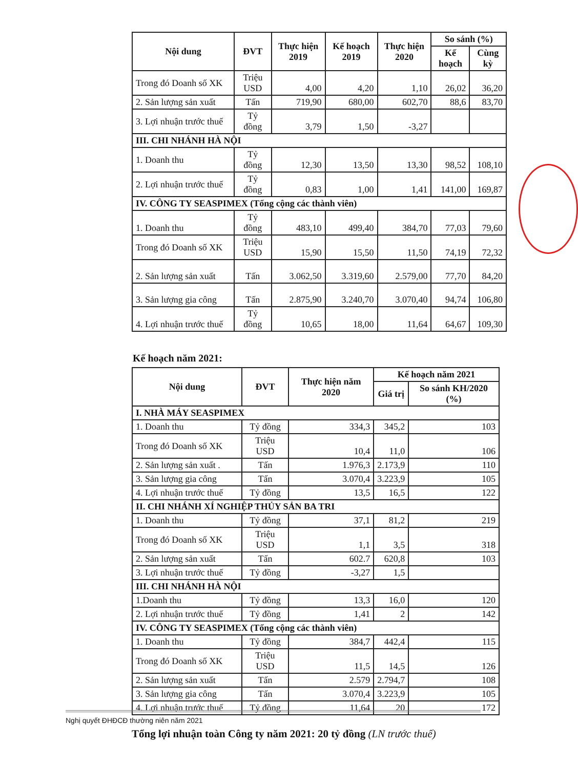| Nội dung | ĐVT | Thực hiện 2019 | Kế hoạch 2019 | Thực hiện 2020 | So sánh (%) | |
| --- | --- | --- | --- | --- | --- | --- |
| | | | | | Kế hoạch | Cùng kỳ |
| Trong đó Doanh số XK | Triệu USD | 4,00 | 4,20 | 1,10 | 26,02 | 36,20 |
| 2. Sản lượng sản xuất | Tấn | 719,90 | 680,00 | 602,70 | 88,6 | 83,70 |
| 3. Lợi nhuận trước thuế | Tỷ đồng | 3,79 | 1,50 | -3,27 | | |
| III. CHI NHÁNH HÀ NỘI | | | | | | |
| 1. Doanh thu | Tỷ đồng | 12,30 | 13,50 | 13,30 | 98,52 | 108,10 |
| 2. Lợi nhuận trước thuế | Tỷ đồng | 0,83 | 1,00 | 1,41 | 141,00 | 169,87 |
| IV. CÔNG TY SEASPIMEX (Tổng cộng các thành viên) | | | | | | |
| 1. Doanh thu | Tỷ đồng | 483,10 | 499,40 | 384,70 | 77,03 | 79,60 |
| Trong đó Doanh số XK | Triệu USD | 15,90 | 15,50 | 11,50 | 74,19 | 72,32 |
| 2. Sản lượng sản xuất | Tấn | 3.062,50 | 3.319,60 | 2.579,00 | 77,70 | 84,20 |
| 3. Sản lượng gia công | Tấn | 2.875,90 | 3.240,70 | 3.070,40 | 94,74 | 106,80 |
| 4. Lợi nhuận trước thuế | Tỷ đồng | 10,65 | 18,00 | 11,64 | 64,67 | 109,30 |
Kế hoạch năm 2021:
| Nội dung | ĐVT | Thực hiện năm 2020 | Kế hoạch năm 2021 | |
| --- | --- | --- | --- | --- |
| | | | Giá trị | So sánh KH/2020 (%) |
| I. NHÀ MÁY SEASPIMEX | | | | |
| 1. Doanh thu | Tỷ đồng | 334,3 | 345,2 | 103 |
| Trong đó Doanh số XK | Triệu USD | 10,4 | 11,0 | 106 |
| 2. Sản lượng sản xuất . | Tấn | 1.976,3 | 2.173,9 | 110 |
| 3. Sản lượng gia công | Tấn | 3.070,4 | 3.223,9 | 105 |
| 4. Lợi nhuận trước thuế | Tỷ đồng | 13,5 | 16,5 | 122 |
| II. CHI NHÁNH XÍ NGHIỆP THỦY SẢN BA TRI | | | | |
| 1. Doanh thu | Tỷ đồng | 37,1 | 81,2 | 219 |
| Trong đó Doanh số XK | Triệu USD | 1,1 | 3,5 | 318 |
| 2. Sản lượng sản xuất | Tấn | 602.7 | 620,8 | 103 |
| 3. Lợi nhuận trước thuế | Tỷ đồng | -3,27 | 1,5 | |
| III. CHI NHÁNH HÀ NỘI | | | | |
| 1.Doanh thu | Tỷ đồng | 13,3 | 16,0 | 120 |
| 2. Lợi nhuận trước thuế | Tỷ đồng | 1,41 | 2 | 142 |
| IV. CÔNG TY SEASPIMEX (Tổng cộng các thành viên) | | | | |
| 1. Doanh thu | Tỷ đồng | 384,7 | 442,4 | 115 |
| Trong đó Doanh số XK | Triệu USD | 11,5 | 14,5 | 126 |
| 2. Sản lượng sản xuất | Tấn | 2.579 | 2.794,7 | 108 |
| 3. Sản lượng gia công | Tấn | 3.070,4 | 3.223,9 | 105 |
| 4. Lợi nhuận trước thuế | Tỷ đồng | 11,64 | 20 | 172 |
Tổng lợi nhuận toàn Công ty năm 2021: 20 tỷ đồng (LN trước thuế)
Nghị quyết ĐHĐCĐ thường niên năm 2021